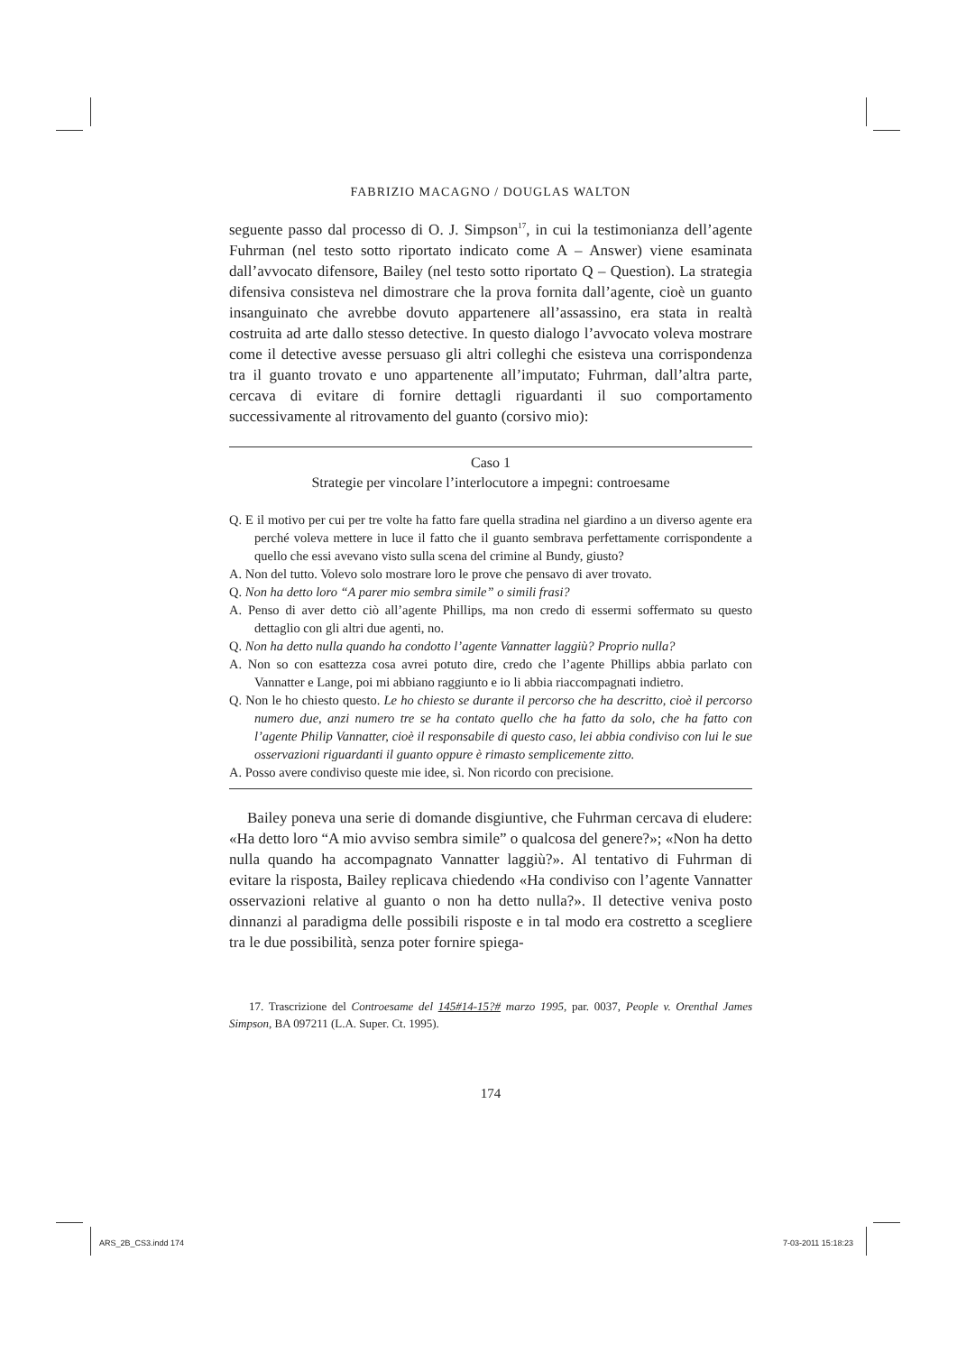FABRIZIO MACAGNO / DOUGLAS WALTON
seguente passo dal processo di O. J. Simpson<sup>17</sup>, in cui la testimonianza dell’agente Fuhrman (nel testo sotto riportato indicato come A – Answer) viene esaminata dall’avvocato difensore, Bailey (nel testo sotto riportato Q – Question). La strategia difensiva consisteva nel dimostrare che la prova fornita dall’agente, cioè un guanto insanguinato che avrebbe dovuto appartenere all’assassino, era stata in realtà costruita ad arte dallo stesso detective. In questo dialogo l’avvocato voleva mostrare come il detective avesse persuaso gli altri colleghi che esisteva una corrispondenza tra il guanto trovato e uno appartenente all’imputato; Fuhrman, dall’altra parte, cercava di evitare di fornire dettagli riguardanti il suo comportamento successivamente al ritrovamento del guanto (corsivo mio):
Caso 1
Strategie per vincolare l’interlocutore a impegni: controesame
Q. E il motivo per cui per tre volte ha fatto fare quella stradina nel giardino a un diverso agente era perché voleva mettere in luce il fatto che il guanto sembrava perfettamente corrispondente a quello che essi avevano visto sulla scena del crimine al Bundy, giusto?
A. Non del tutto. Volevo solo mostrare loro le prove che pensavo di aver trovato.
Q. Non ha detto loro “A parer mio sembra simile” o simili frasi?
A. Penso di aver detto ciò all’agente Phillips, ma non credo di essermi soffermato su questo dettaglio con gli altri due agenti, no.
Q. Non ha detto nulla quando ha condotto l’agente Vannatter laggiù? Proprio nulla?
A. Non so con esattezza cosa avrei potuto dire, credo che l’agente Phillips abbia parlato con Vannatter e Lange, poi mi abbiano raggiunto e io li abbia riaccompagnati indietro.
Q. Non le ho chiesto questo. Le ho chiesto se durante il percorso che ha descritto, cioè il percorso numero due, anzi numero tre se ha contato quello che ha fatto da solo, che ha fatto con l’agente Philip Vannatter, cioè il responsabile di questo caso, lei abbia condiviso con lui le sue osservazioni riguardanti il guanto oppure è rimasto semplicemente zitto.
A. Posso avere condiviso queste mie idee, sì. Non ricordo con precisione.
Bailey poneva una serie di domande disgiuntive, che Fuhrman cercava di eludere: «Ha detto loro “A mio avviso sembra simile” o qualcosa del genere?»; «Non ha detto nulla quando ha accompagnato Vannatter laggiù?». Al tentativo di Fuhrman di evitare la risposta, Bailey replicava chiedendo «Ha condiviso con l’agente Vannatter osservazioni relative al guanto o non ha detto nulla?». Il detective veniva posto dinnanzi al paradigma delle possibili risposte e in tal modo era costretto a scegliere tra le due possibilità, senza poter fornire spiega-
17. Trascrizione del Controesame del 145#14-15?# marzo 1995, par. 0037, People v. Orenthal James Simpson, BA 097211 (L.A. Super. Ct. 1995).
174
ARS_2B_CS3.indd 174 7-03-2011 15:18:23